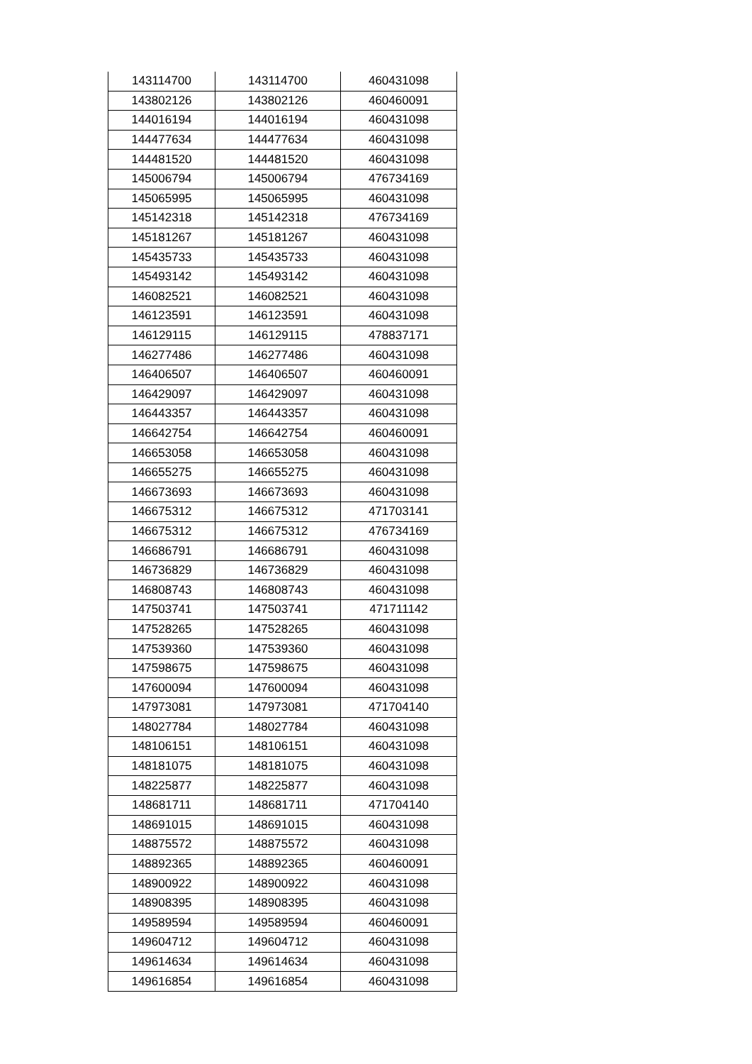| 143114700 | 143114700 | 460431098 |
| 143802126 | 143802126 | 460460091 |
| 144016194 | 144016194 | 460431098 |
| 144477634 | 144477634 | 460431098 |
| 144481520 | 144481520 | 460431098 |
| 145006794 | 145006794 | 476734169 |
| 145065995 | 145065995 | 460431098 |
| 145142318 | 145142318 | 476734169 |
| 145181267 | 145181267 | 460431098 |
| 145435733 | 145435733 | 460431098 |
| 145493142 | 145493142 | 460431098 |
| 146082521 | 146082521 | 460431098 |
| 146123591 | 146123591 | 460431098 |
| 146129115 | 146129115 | 478837171 |
| 146277486 | 146277486 | 460431098 |
| 146406507 | 146406507 | 460460091 |
| 146429097 | 146429097 | 460431098 |
| 146443357 | 146443357 | 460431098 |
| 146642754 | 146642754 | 460460091 |
| 146653058 | 146653058 | 460431098 |
| 146655275 | 146655275 | 460431098 |
| 146673693 | 146673693 | 460431098 |
| 146675312 | 146675312 | 471703141 |
| 146675312 | 146675312 | 476734169 |
| 146686791 | 146686791 | 460431098 |
| 146736829 | 146736829 | 460431098 |
| 146808743 | 146808743 | 460431098 |
| 147503741 | 147503741 | 471711142 |
| 147528265 | 147528265 | 460431098 |
| 147539360 | 147539360 | 460431098 |
| 147598675 | 147598675 | 460431098 |
| 147600094 | 147600094 | 460431098 |
| 147973081 | 147973081 | 471704140 |
| 148027784 | 148027784 | 460431098 |
| 148106151 | 148106151 | 460431098 |
| 148181075 | 148181075 | 460431098 |
| 148225877 | 148225877 | 460431098 |
| 148681711 | 148681711 | 471704140 |
| 148691015 | 148691015 | 460431098 |
| 148875572 | 148875572 | 460431098 |
| 148892365 | 148892365 | 460460091 |
| 148900922 | 148900922 | 460431098 |
| 148908395 | 148908395 | 460431098 |
| 149589594 | 149589594 | 460460091 |
| 149604712 | 149604712 | 460431098 |
| 149614634 | 149614634 | 460431098 |
| 149616854 | 149616854 | 460431098 |